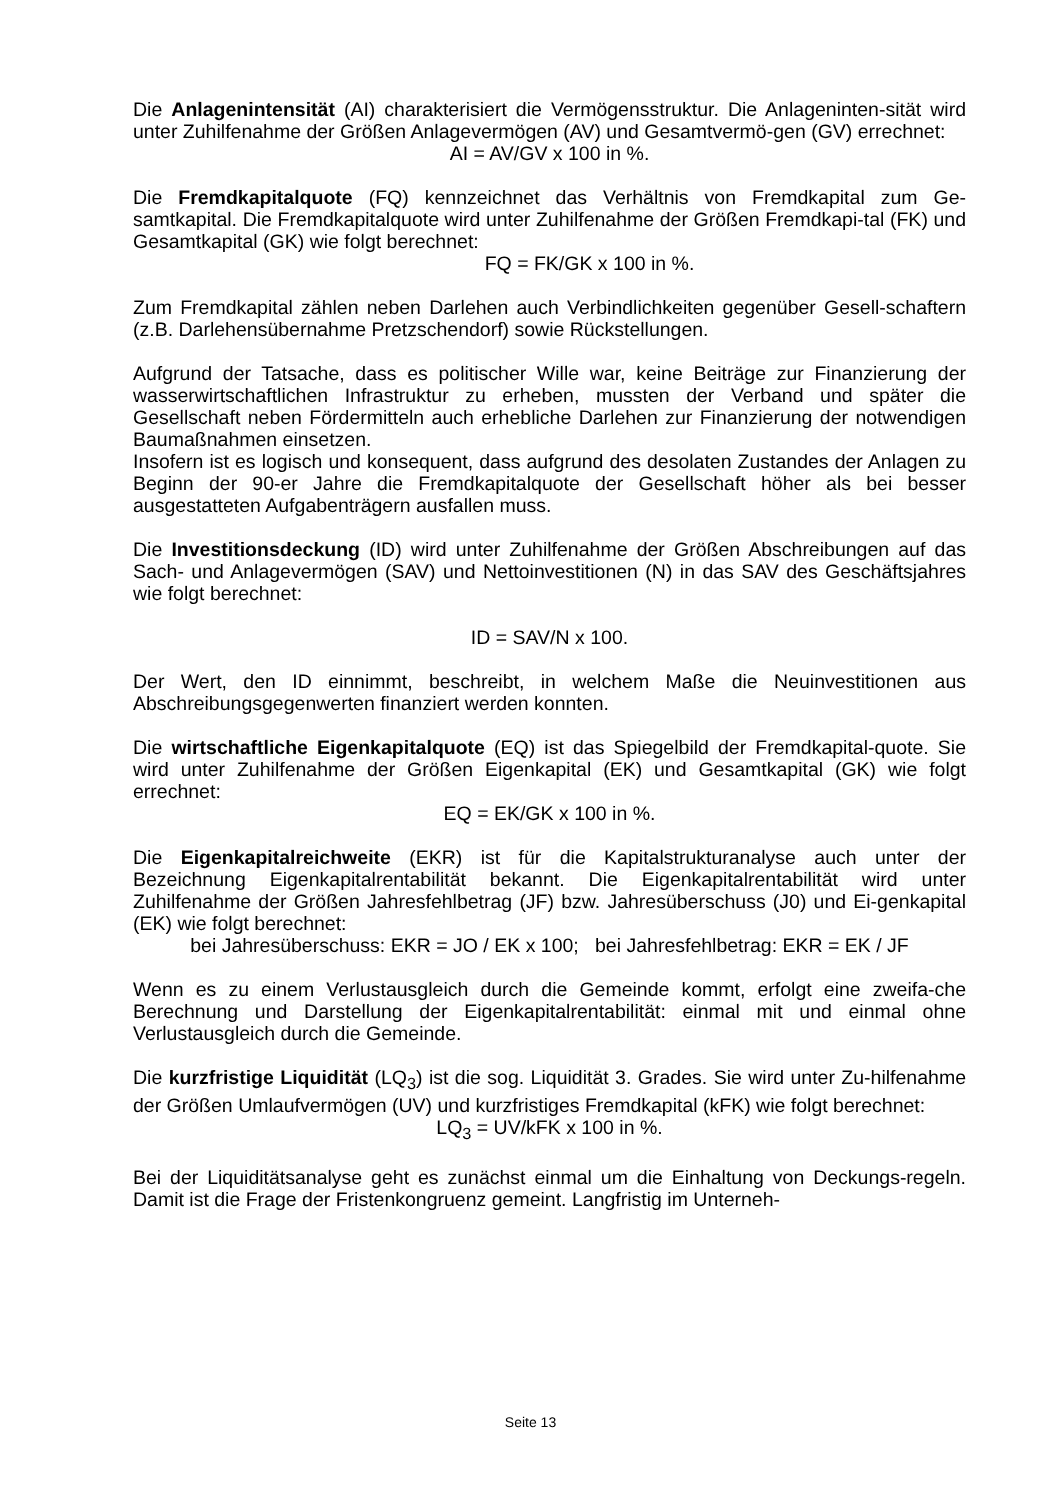Die Anlagenintensität (AI) charakterisiert die Vermögensstruktur. Die Anlageninten-sität wird unter Zuhilfenahme der Größen Anlagevermögen (AV) und Gesamtvermö-gen (GV) errechnet:
AI = AV/GV x 100 in %.
Die Fremdkapitalquote (FQ) kennzeichnet das Verhältnis von Fremdkapital zum Ge-samtkapital. Die Fremdkapitalquote wird unter Zuhilfenahme der Größen Fremdkapi-tal (FK) und Gesamtkapital (GK) wie folgt berechnet:
FQ = FK/GK x 100 in %.
Zum Fremdkapital zählen neben Darlehen auch Verbindlichkeiten gegenüber Gesell-schaftern (z.B. Darlehensübernahme Pretzschendorf) sowie Rückstellungen.
Aufgrund der Tatsache, dass es politischer Wille war, keine Beiträge zur Finanzierung der wasserwirtschaftlichen Infrastruktur zu erheben, mussten der Verband und später die Gesellschaft neben Fördermitteln auch erhebliche Darlehen zur Finanzierung der notwendigen Baumaßnahmen einsetzen.
Insofern ist es logisch und konsequent, dass aufgrund des desolaten Zustandes der Anlagen zu Beginn der 90-er Jahre die Fremdkapitalquote der Gesellschaft höher als bei besser ausgestatteten Aufgabenträgern ausfallen muss.
Die Investitionsdeckung (ID) wird unter Zuhilfenahme der Größen Abschreibungen auf das Sach- und Anlagevermögen (SAV) und Nettoinvestitionen (N) in das SAV des Geschäftsjahres wie folgt berechnet:
ID = SAV/N x 100.
Der Wert, den ID einnimmt, beschreibt, in welchem Maße die Neuinvestitionen aus Abschreibungsgegenwerten finanziert werden konnten.
Die wirtschaftliche Eigenkapitalquote (EQ) ist das Spiegelbild der Fremdkapital-quote. Sie wird unter Zuhilfenahme der Größen Eigenkapital (EK) und Gesamtkapital (GK) wie folgt errechnet:
EQ = EK/GK x 100 in %.
Die Eigenkapitalreichweite (EKR) ist für die Kapitalstrukturanalyse auch unter der Bezeichnung Eigenkapitalrentabilität bekannt. Die Eigenkapitalrentabilität wird unter Zuhilfenahme der Größen Jahresfehlbetrag (JF) bzw. Jahresüberschuss (J0) und Ei-genkapital (EK) wie folgt berechnet:
bei Jahresüberschuss: EKR = JO / EK x 100; bei Jahresfehlbetrag: EKR = EK / JF
Wenn es zu einem Verlustausgleich durch die Gemeinde kommt, erfolgt eine zweifa-che Berechnung und Darstellung der Eigenkapitalrentabilität: einmal mit und einmal ohne Verlustausgleich durch die Gemeinde.
Die kurzfristige Liquidität (LQ<sub>3</sub>) ist die sog. Liquidität 3. Grades. Sie wird unter Zu-hilfenahme der Größen Umlaufvermögen (UV) und kurzfristiges Fremdkapital (kFK) wie folgt berechnet:
LQ<sub>3</sub> = UV/kFK x 100 in %.
Bei der Liquiditätsanalyse geht es zunächst einmal um die Einhaltung von Deckungs-regeln. Damit ist die Frage der Fristenkongruenz gemeint. Langfristig im Unterneh-
Seite 13